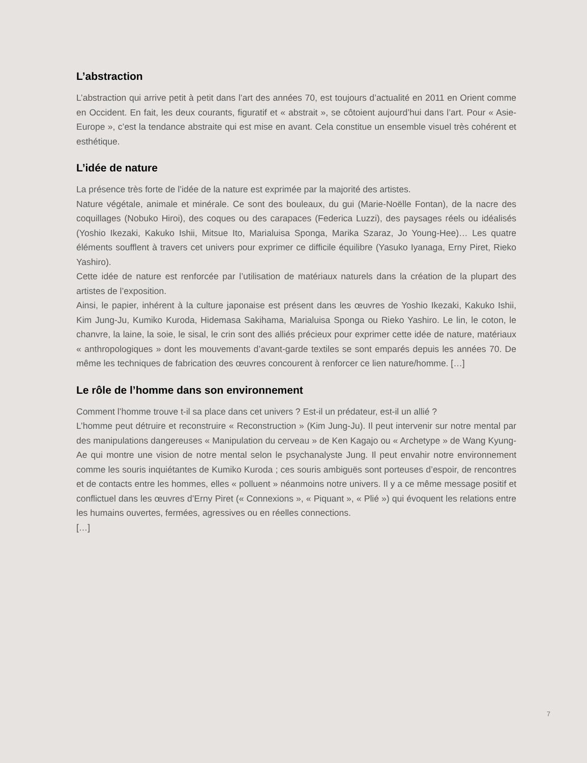L’abstraction
L’abstraction qui arrive petit à petit dans l’art des années 70, est toujours d’actualité en 2011 en Orient comme en Occident. En fait, les deux courants, figuratif et « abstrait », se côtoient aujourd’hui dans l’art. Pour « Asie-Europe », c’est la tendance abstraite qui est mise en avant. Cela constitue un ensemble visuel très cohérent et esthétique.
L’idée de nature
La présence très forte de l’idée de la nature est exprimée par la majorité des artistes.
Nature végétale, animale et minérale. Ce sont des bouleaux, du gui (Marie-Noëlle Fontan), de la nacre des coquillages (Nobuko Hiroi), des coques ou des carapaces (Federica Luzzi), des paysages réels ou idéalisés (Yoshio Ikezaki, Kakuko Ishii, Mitsue Ito, Marialuisa Sponga, Marika Szaraz, Jo Young-Hee)… Les quatre éléments soufflent à travers cet univers pour exprimer ce difficile équilibre (Yasuko Iyanaga, Erny Piret, Rieko Yashiro).
Cette idée de nature est renforcée par l’utilisation de matériaux naturels dans la création de la plupart des artistes de l’exposition.
Ainsi, le papier, inhérent à la culture japonaise est présent dans les œuvres de Yoshio Ikezaki, Kakuko Ishii, Kim Jung-Ju, Kumiko Kuroda, Hidemasa Sakihama, Marialuisa Sponga ou Rieko Yashiro. Le lin, le coton, le chanvre, la laine, la soie, le sisal, le crin sont des alliés précieux pour exprimer cette idée de nature, matériaux « anthropologiques » dont les mouvements d’avant-garde textiles se sont emparés depuis les années 70. De même les techniques de fabrication des œuvres concourent à renforcer ce lien nature/homme. […]
Le rôle de l’homme dans son environnement
Comment l’homme trouve t-il sa place dans cet univers ? Est-il un prédateur, est-il un allié ?
L’homme peut détruire et reconstruire « Reconstruction » (Kim Jung-Ju). Il peut intervenir sur notre mental par des manipulations dangereuses « Manipulation du cerveau » de Ken Kagajo ou « Archetype » de Wang Kyung-Ae qui montre une vision de notre mental selon le psychanalyste Jung. Il peut envahir notre environnement comme les souris inquiétantes de Kumiko Kuroda ; ces souris ambiguës sont porteuses d’espoir, de rencontres et de contacts entre les hommes, elles « polluent » néanmoins notre univers. Il y a ce même message positif et conflictuel dans les œuvres d’Erny Piret (« Connexions », « Piquant », « Plié ») qui évoquent les relations entre les humains ouvertes, fermées, agressives ou en réelles connections.
[…]
7